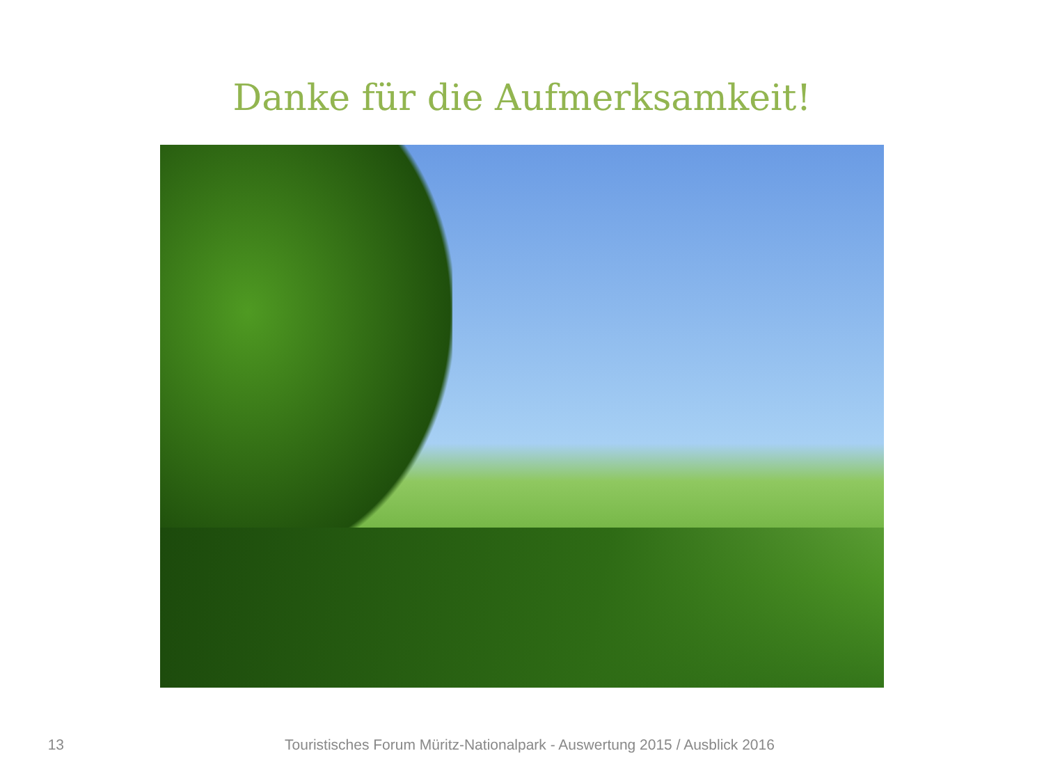Danke für die Aufmerksamkeit!
13 Touristisches Forum Müritz-Nationalpark - Auswertung 2015 / Ausblick 2016